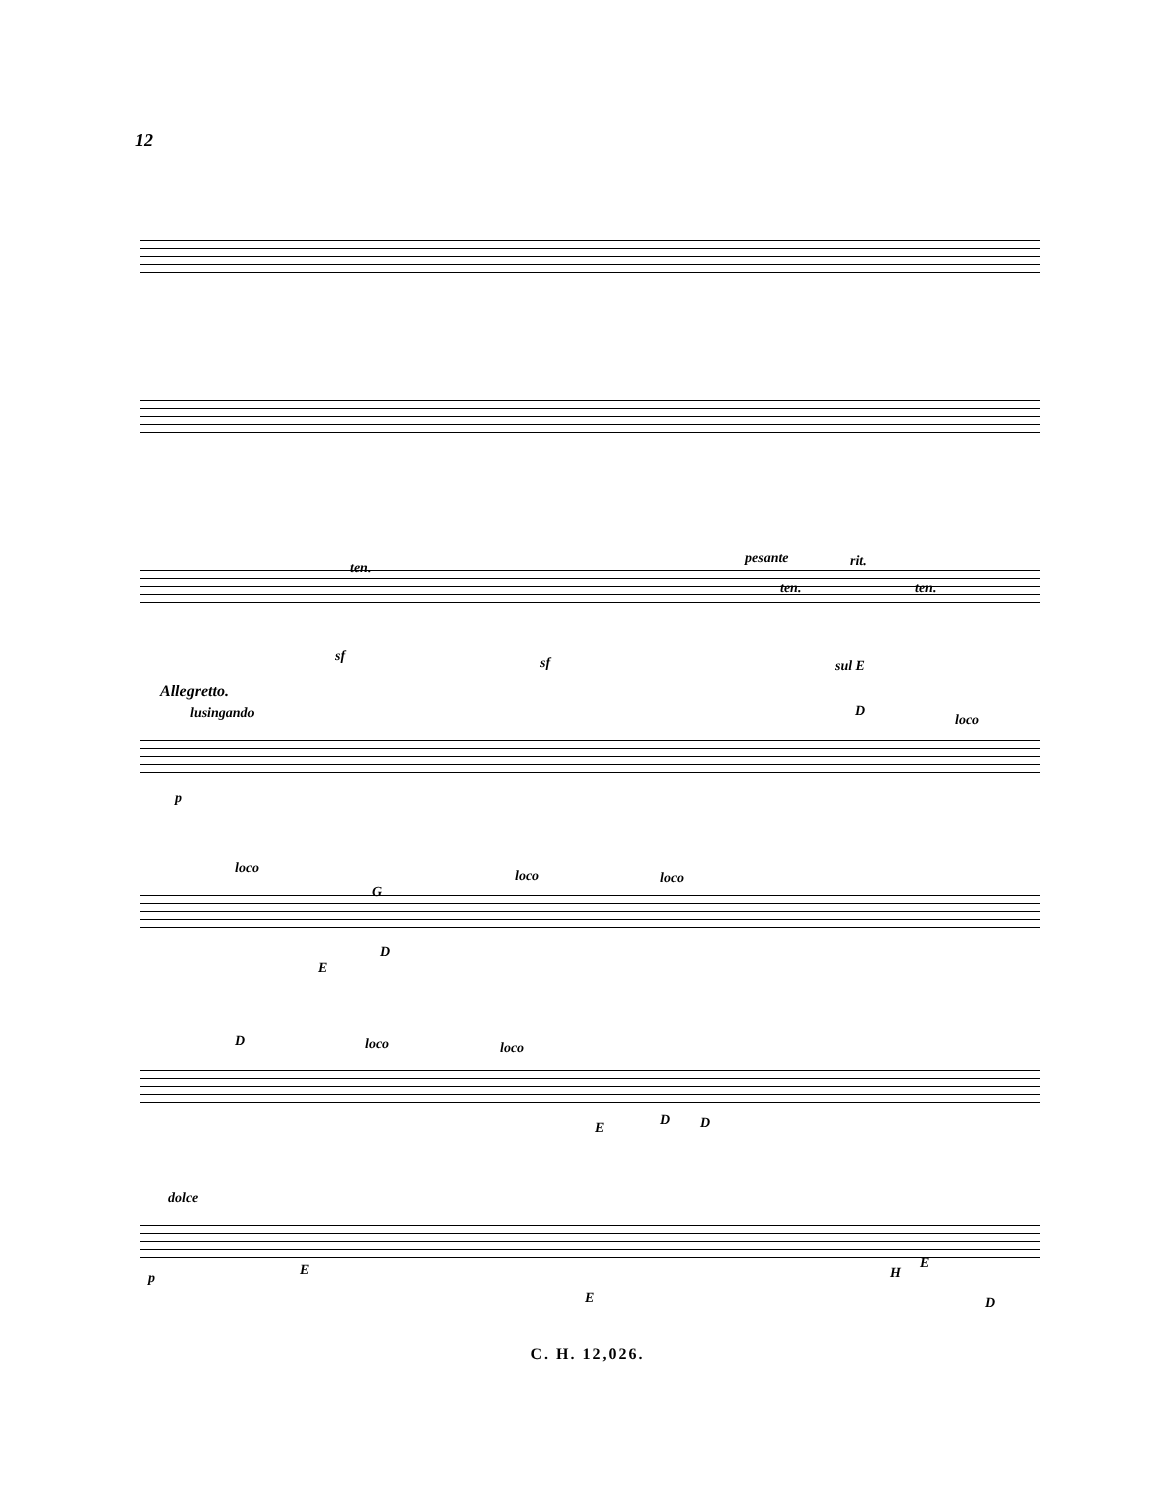12
ten.
pesante rit.
ten. ten.
sf sf sul E
Allegretto.
lusingando D
loco
p
loco loco loco
G
E
D
D loco loco
E D D
dolce
p E
E
H
E
D
C. H. 12,026.